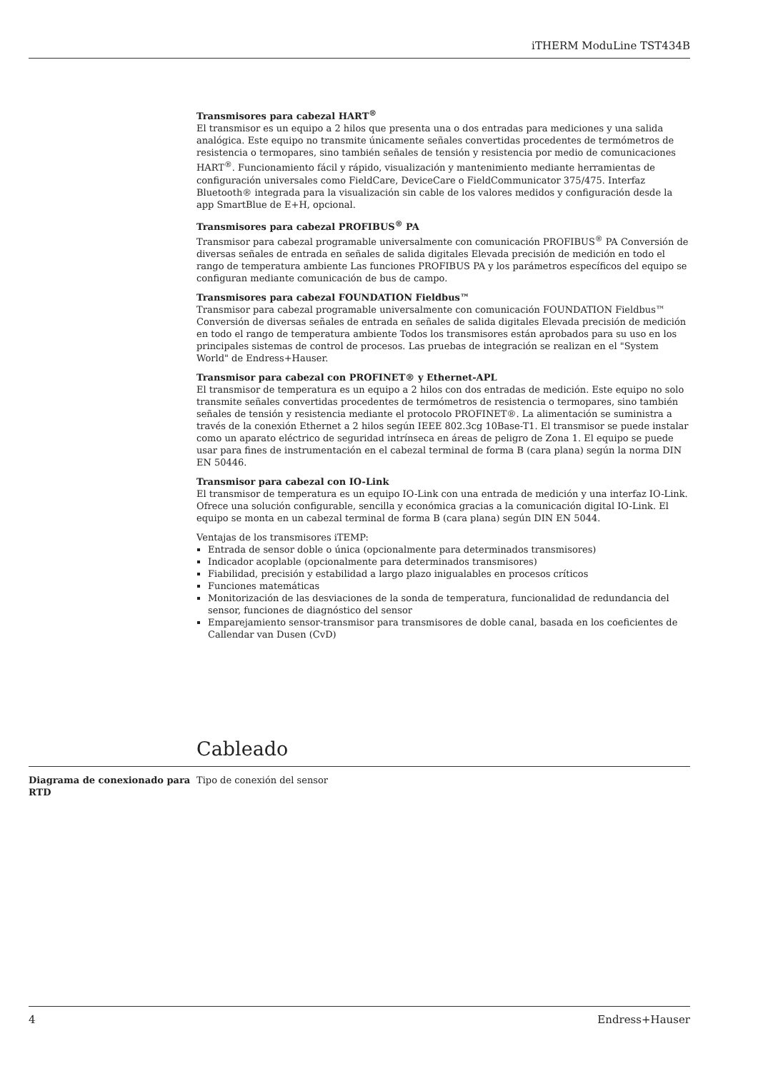iTHERM ModuLine TST434B
Transmisores para cabezal HART<sup>®</sup>
El transmisor es un equipo a 2 hilos que presenta una o dos entradas para mediciones y una salida analógica. Este equipo no transmite únicamente señales convertidas procedentes de termómetros de resistencia o termopares, sino también señales de tensión y resistencia por medio de comunicaciones HART<sup>®</sup>. Funcionamiento fácil y rápido, visualización y mantenimiento mediante herramientas de configuración universales como FieldCare, DeviceCare o FieldCommunicator 375/475. Interfaz Bluetooth® integrada para la visualización sin cable de los valores medidos y configuración desde la app SmartBlue de E+H, opcional.
Transmisores para cabezal PROFIBUS<sup>®</sup> PA
Transmisor para cabezal programable universalmente con comunicación PROFIBUS<sup>®</sup> PA Conversión de diversas señales de entrada en señales de salida digitales Elevada precisión de medición en todo el rango de temperatura ambiente Las funciones PROFIBUS PA y los parámetros específicos del equipo se configuran mediante comunicación de bus de campo.
Transmisores para cabezal FOUNDATION Fieldbus™
Transmisor para cabezal programable universalmente con comunicación FOUNDATION Fieldbus™ Conversión de diversas señales de entrada en señales de salida digitales Elevada precisión de medición en todo el rango de temperatura ambiente Todos los transmisores están aprobados para su uso en los principales sistemas de control de procesos. Las pruebas de integración se realizan en el "System World" de Endress+Hauser.
Transmisor para cabezal con PROFINET® y Ethernet-APL
El transmisor de temperatura es un equipo a 2 hilos con dos entradas de medición. Este equipo no solo transmite señales convertidas procedentes de termómetros de resistencia o termopares, sino también señales de tensión y resistencia mediante el protocolo PROFINET®. La alimentación se suministra a través de la conexión Ethernet a 2 hilos según IEEE 802.3cg 10Base-T1. El transmisor se puede instalar como un aparato eléctrico de seguridad intrínseca en áreas de peligro de Zona 1. El equipo se puede usar para fines de instrumentación en el cabezal terminal de forma B (cara plana) según la norma DIN EN 50446.
Transmisor para cabezal con IO-Link
El transmisor de temperatura es un equipo IO-Link con una entrada de medición y una interfaz IO-Link. Ofrece una solución configurable, sencilla y económica gracias a la comunicación digital IO-Link. El equipo se monta en un cabezal terminal de forma B (cara plana) según DIN EN 5044.
Ventajas de los transmisores iTEMP:
Entrada de sensor doble o única (opcionalmente para determinados transmisores)
Indicador acoplable (opcionalmente para determinados transmisores)
Fiabilidad, precisión y estabilidad a largo plazo inigualables en procesos críticos
Funciones matemáticas
Monitorización de las desviaciones de la sonda de temperatura, funcionalidad de redundancia del sensor, funciones de diagnóstico del sensor
Emparejamiento sensor-transmisor para transmisores de doble canal, basada en los coeficientes de Callendar van Dusen (CvD)
Cableado
Diagrama de conexionado para RTD
Tipo de conexión del sensor
4 Endress+Hauser